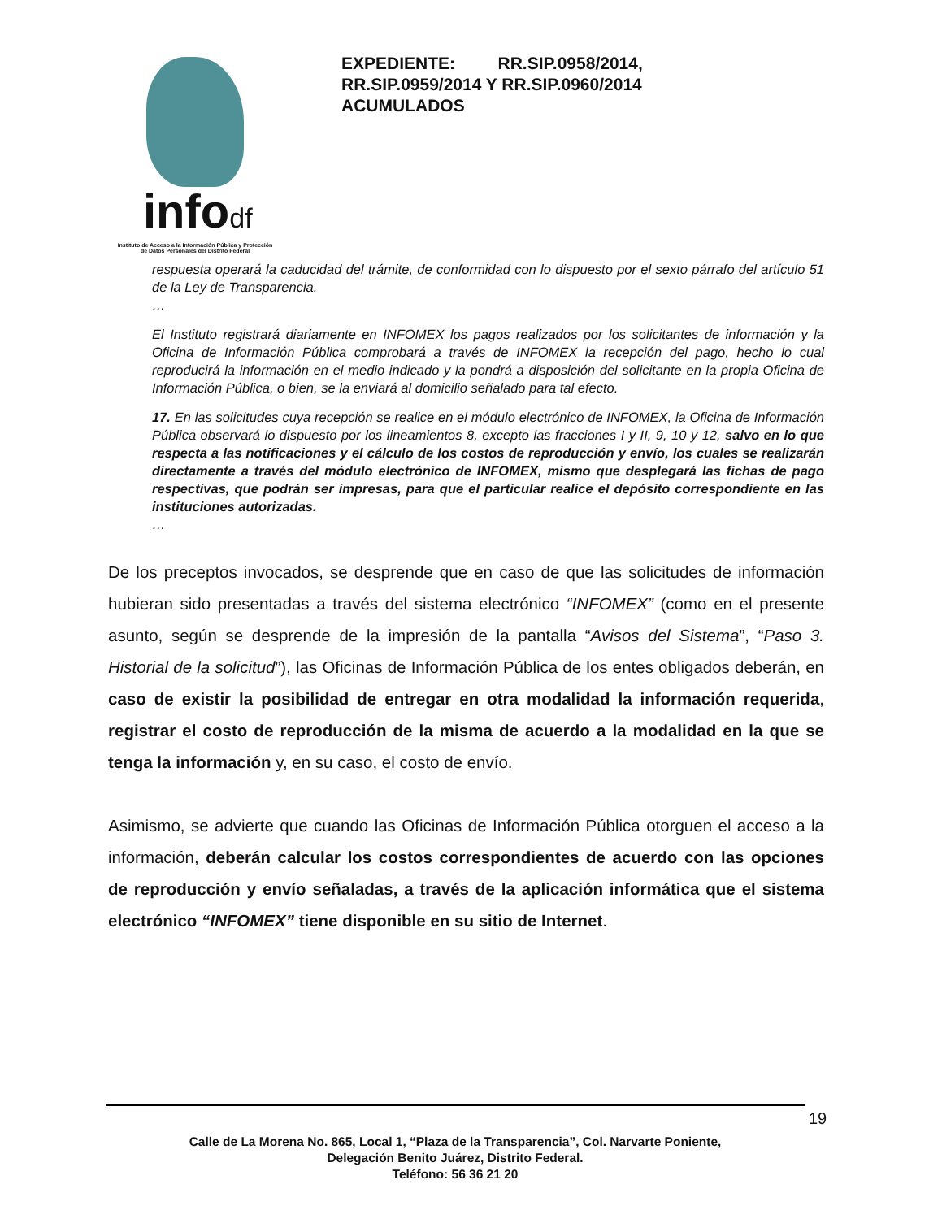infodf
Instituto de Acceso a la Información Pública y Protección de Datos Personales del Distrito Federal
EXPEDIENTE: RR.SIP.0958/2014, RR.SIP.0959/2014 Y RR.SIP.0960/2014 ACUMULADOS
respuesta operará la caducidad del trámite, de conformidad con lo dispuesto por el sexto párrafo del artículo 51 de la Ley de Transparencia.
…
El Instituto registrará diariamente en INFOMEX los pagos realizados por los solicitantes de información y la Oficina de Información Pública comprobará a través de INFOMEX la recepción del pago, hecho lo cual reproducirá la información en el medio indicado y la pondrá a disposición del solicitante en la propia Oficina de Información Pública, o bien, se la enviará al domicilio señalado para tal efecto.
17. En las solicitudes cuya recepción se realice en el módulo electrónico de INFOMEX, la Oficina de Información Pública observará lo dispuesto por los lineamientos 8, excepto las fracciones I y II, 9, 10 y 12, salvo en lo que respecta a las notificaciones y el cálculo de los costos de reproducción y envío, los cuales se realizarán directamente a través del módulo electrónico de INFOMEX, mismo que desplegará las fichas de pago respectivas, que podrán ser impresas, para que el particular realice el depósito correspondiente en las instituciones autorizadas.
…
De los preceptos invocados, se desprende que en caso de que las solicitudes de información hubieran sido presentadas a través del sistema electrónico “INFOMEX” (como en el presente asunto, según se desprende de la impresión de la pantalla “Avisos del Sistema”, “Paso 3. Historial de la solicitud”), las Oficinas de Información Pública de los entes obligados deberán, en caso de existir la posibilidad de entregar en otra modalidad la información requerida, registrar el costo de reproducción de la misma de acuerdo a la modalidad en la que se tenga la información y, en su caso, el costo de envío.
Asimismo, se advierte que cuando las Oficinas de Información Pública otorguen el acceso a la información, deberán calcular los costos correspondientes de acuerdo con las opciones de reproducción y envío señaladas, a través de la aplicación informática que el sistema electrónico “INFOMEX” tiene disponible en su sitio de Internet.
19
Calle de La Morena No. 865, Local 1, “Plaza de la Transparencia”, Col. Narvarte Poniente,
Delegación Benito Juárez, Distrito Federal.
Teléfono: 56 36 21 20